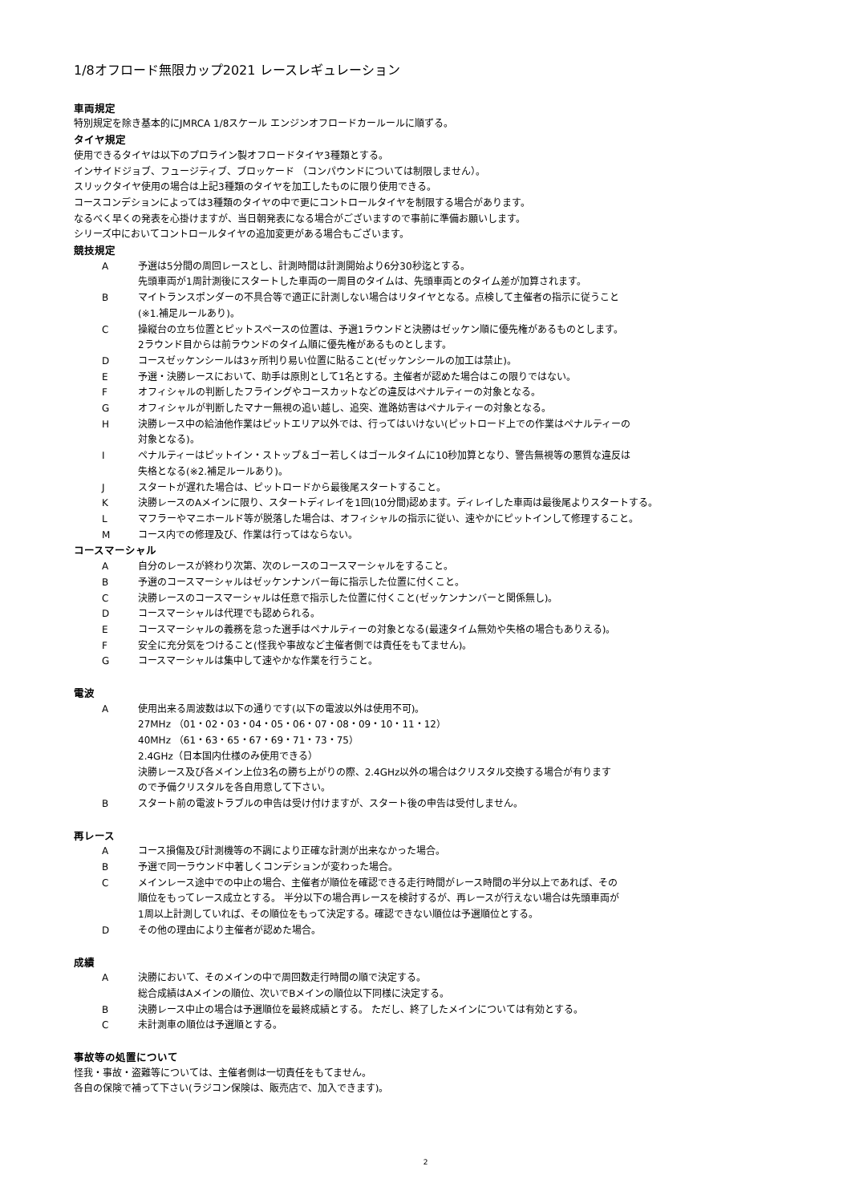1/8オフロード無限カップ2021 レースレギュレーション
車両規定
特別規定を除き基本的にJMRCA 1/8スケール エンジンオフロードカールールに順ずる。
タイヤ規定
使用できるタイヤは以下のプロライン製オフロードタイヤ3種類とする。
インサイドジョブ、フュージティブ、ブロッケード （コンパウンドについては制限しません）。
スリックタイヤ使用の場合は上記3種類のタイヤを加工したものに限り使用できる。
コースコンデションによっては3種類のタイヤの中で更にコントロールタイヤを制限する場合があります。
なるべく早くの発表を心掛けますが、当日朝発表になる場合がございますので事前に準備お願いします。
シリーズ中においてコントロールタイヤの追加変更がある場合もございます。
競技規定
A予選は5分間の周回レースとし、計測時間は計測開始より6分30秒迄とする。
先頭車両が1周計測後にスタートした車両の一周目のタイムは、先頭車両とのタイム差が加算されます。
Bマイトランスポンダーの不具合等で適正に計測しない場合はリタイヤとなる。点検して主催者の指示に従うこと
(※1.補足ルールあり)。
C操縦台の立ち位置とピットスペースの位置は、予選1ラウンドと決勝はゼッケン順に優先権があるものとします。
2ラウンド目からは前ラウンドのタイム順に優先権があるものとします。
Dコースゼッケンシールは3ヶ所判り易い位置に貼ること(ゼッケンシールの加工は禁止)。
E予選・決勝レースにおいて、助手は原則として1名とする。主催者が認めた場合はこの限りではない。
Fオフィシャルの判断したフライングやコースカットなどの違反はペナルティーの対象となる。
Gオフィシャルが判断したマナー無視の追い越し、追突、進路妨害はペナルティーの対象となる。
H決勝レース中の給油他作業はピットエリア以外では、行ってはいけない(ピットロード上での作業はペナルティーの
対象となる)。
Iペナルティーはピットイン・ストップ＆ゴー若しくはゴールタイムに10秒加算となり、警告無視等の悪質な違反は
失格となる(※2.補足ルールあり)。
Jスタートが遅れた場合は、ピットロードから最後尾スタートすること。
K決勝レースのAメインに限り、スタートディレイを1回(10分間)認めます。ディレイした車両は最後尾よりスタートする。
Lマフラーやマニホールド等が脱落した場合は、オフィシャルの指示に従い、速やかにピットインして修理すること。
Mコース内での修理及び、作業は行ってはならない。
コースマーシャル
A自分のレースが終わり次第、次のレースのコースマーシャルをすること。
B予選のコースマーシャルはゼッケンナンバー毎に指示した位置に付くこと。
C決勝レースのコースマーシャルは任意で指示した位置に付くこと(ゼッケンナンバーと関係無し)。
Dコースマーシャルは代理でも認められる。
Eコースマーシャルの義務を怠った選手はペナルティーの対象となる(最速タイム無効や失格の場合もありえる)。
F安全に充分気をつけること(怪我や事故など主催者側では責任をもてません)。
Gコースマーシャルは集中して速やかな作業を行うこと。
電波
A使用出来る周波数は以下の通りです(以下の電波以外は使用不可)。
27MHz （01・02・03・04・05・06・07・08・09・10・11・12）
40MHz （61・63・65・67・69・71・73・75）
2.4GHz（日本国内仕様のみ使用できる）
決勝レース及び各メイン上位3名の勝ち上がりの際、2.4GHz以外の場合はクリスタル交換する場合が有ります
ので予備クリスタルを各自用意して下さい。
Bスタート前の電波トラブルの申告は受け付けますが、スタート後の申告は受付しません。
再レース
Aコース損傷及び計測機等の不調により正確な計測が出来なかった場合。
B予選で同一ラウンド中著しくコンデションが変わった場合。
Cメインレース途中での中止の場合、主催者が順位を確認できる走行時間がレース時間の半分以上であれば、その
順位をもってレース成立とする。 半分以下の場合再レースを検討するが、再レースが行えない場合は先頭車両が
1周以上計測していれば、その順位をもって決定する。確認できない順位は予選順位とする。
Dその他の理由により主催者が認めた場合。
成績
A決勝において、そのメインの中で周回数走行時間の順で決定する。
総合成績はAメインの順位、次いでBメインの順位以下同様に決定する。
B決勝レース中止の場合は予選順位を最終成績とする。 ただし、終了したメインについては有効とする。
C未計測車の順位は予選順とする。
事故等の処置について
怪我・事故・盗難等については、主催者側は一切責任をもてません。
各自の保険で補って下さい(ラジコン保険は、販売店で、加入できます)。
2